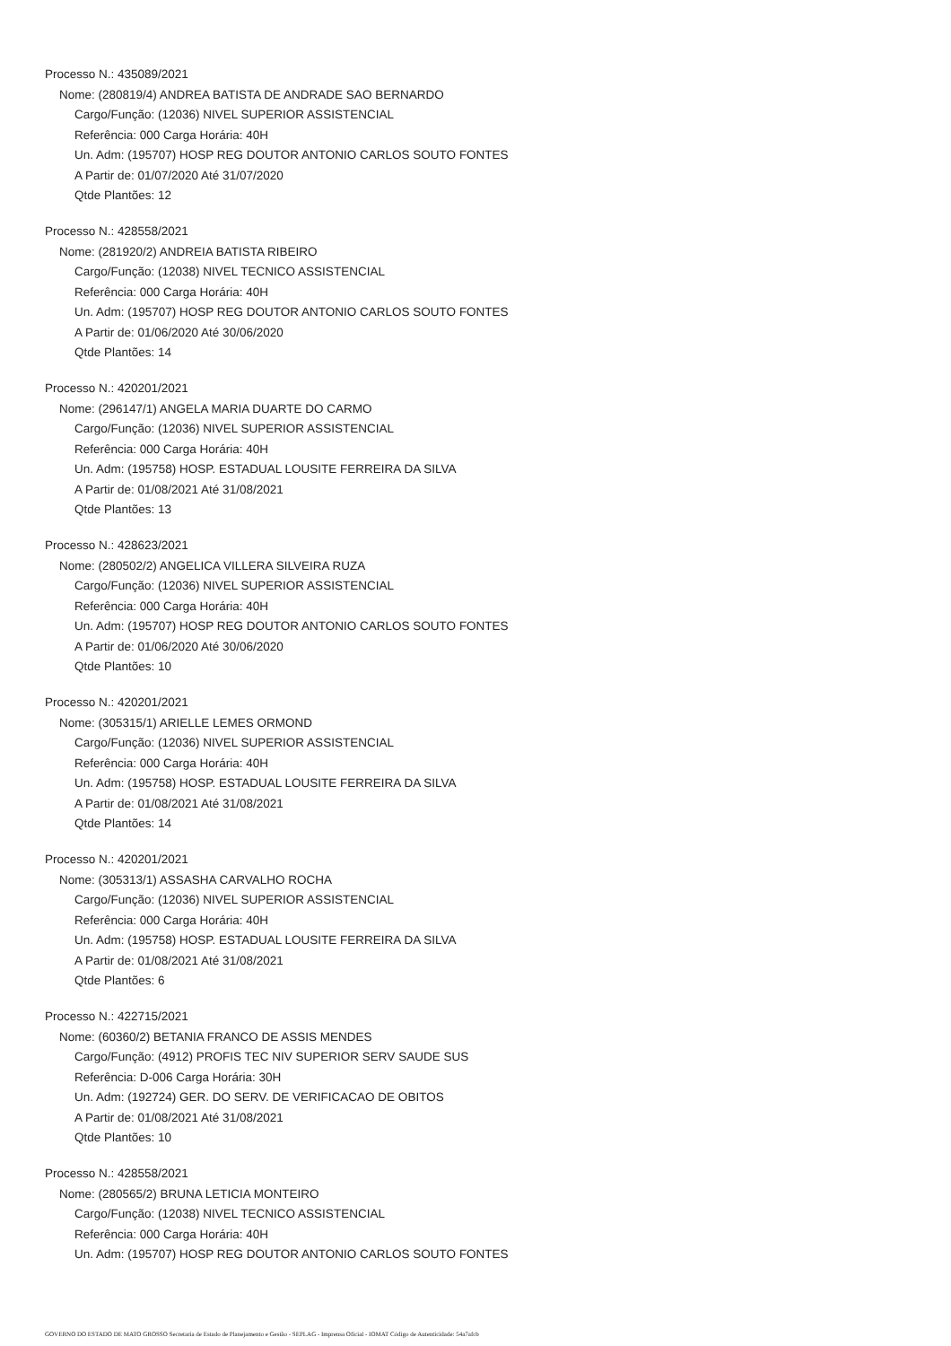Processo N.: 435089/2021
Nome: (280819/4) ANDREA BATISTA DE ANDRADE SAO BERNARDO
Cargo/Função: (12036) NIVEL SUPERIOR ASSISTENCIAL
Referência: 000 Carga Horária: 40H
Un. Adm: (195707) HOSP REG DOUTOR ANTONIO CARLOS SOUTO FONTES
A Partir de: 01/07/2020 Até 31/07/2020
Qtde Plantões: 12
Processo N.: 428558/2021
Nome: (281920/2) ANDREIA BATISTA RIBEIRO
Cargo/Função: (12038) NIVEL TECNICO ASSISTENCIAL
Referência: 000 Carga Horária: 40H
Un. Adm: (195707) HOSP REG DOUTOR ANTONIO CARLOS SOUTO FONTES
A Partir de: 01/06/2020 Até 30/06/2020
Qtde Plantões: 14
Processo N.: 420201/2021
Nome: (296147/1) ANGELA MARIA DUARTE DO CARMO
Cargo/Função: (12036) NIVEL SUPERIOR ASSISTENCIAL
Referência: 000 Carga Horária: 40H
Un. Adm: (195758) HOSP. ESTADUAL LOUSITE FERREIRA DA SILVA
A Partir de: 01/08/2021 Até 31/08/2021
Qtde Plantões: 13
Processo N.: 428623/2021
Nome: (280502/2) ANGELICA VILLERA SILVEIRA RUZA
Cargo/Função: (12036) NIVEL SUPERIOR ASSISTENCIAL
Referência: 000 Carga Horária: 40H
Un. Adm: (195707) HOSP REG DOUTOR ANTONIO CARLOS SOUTO FONTES
A Partir de: 01/06/2020 Até 30/06/2020
Qtde Plantões: 10
Processo N.: 420201/2021
Nome: (305315/1) ARIELLE LEMES ORMOND
Cargo/Função: (12036) NIVEL SUPERIOR ASSISTENCIAL
Referência: 000 Carga Horária: 40H
Un. Adm: (195758) HOSP. ESTADUAL LOUSITE FERREIRA DA SILVA
A Partir de: 01/08/2021 Até 31/08/2021
Qtde Plantões: 14
Processo N.: 420201/2021
Nome: (305313/1) ASSASHA CARVALHO ROCHA
Cargo/Função: (12036) NIVEL SUPERIOR ASSISTENCIAL
Referência: 000 Carga Horária: 40H
Un. Adm: (195758) HOSP. ESTADUAL LOUSITE FERREIRA DA SILVA
A Partir de: 01/08/2021 Até 31/08/2021
Qtde Plantões: 6
Processo N.: 422715/2021
Nome: (60360/2) BETANIA FRANCO DE ASSIS MENDES
Cargo/Função: (4912) PROFIS TEC NIV SUPERIOR SERV SAUDE SUS
Referência: D-006 Carga Horária: 30H
Un. Adm: (192724) GER. DO SERV. DE VERIFICACAO DE OBITOS
A Partir de: 01/08/2021 Até 31/08/2021
Qtde Plantões: 10
Processo N.: 428558/2021
Nome: (280565/2) BRUNA LETICIA MONTEIRO
Cargo/Função: (12038) NIVEL TECNICO ASSISTENCIAL
Referência: 000 Carga Horária: 40H
Un. Adm: (195707) HOSP REG DOUTOR ANTONIO CARLOS SOUTO FONTES
GOVERNO DO ESTADO DE MATO GROSSO Secretaria de Estado de Planejamento e Gestão - SEPLAG - Imprensa Oficial - IOMAT Código de Autenticidade: 54a7afcb